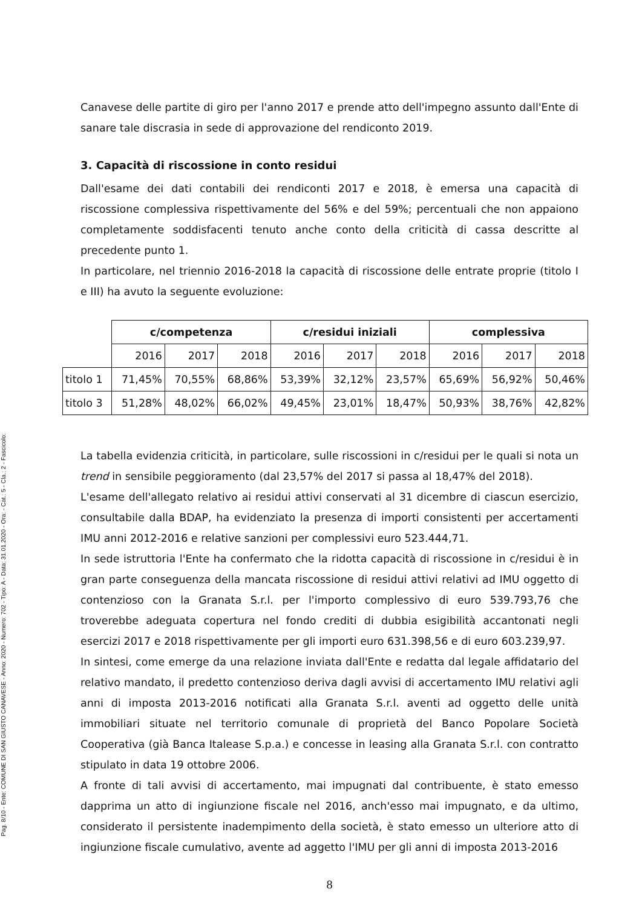Pag. 8/10 - Ente: COMUNE DI SAN GIUSTO CANAVESE - Anno: 2020 - Numero: 702 - Tipo: A - Data: 31.01.2020 - Ora: - Cat.: 5 - Cla.: 2 - Fascicolo:
Canavese delle partite di giro per l'anno 2017 e prende atto dell'impegno assunto dall'Ente di sanare tale discrasia in sede di approvazione del rendiconto 2019.
3. Capacità di riscossione in conto residui
Dall'esame dei dati contabili dei rendiconti 2017 e 2018, è emersa una capacità di riscossione complessiva rispettivamente del 56% e del 59%; percentuali che non appaiono completamente soddisfacenti tenuto anche conto della criticità di cassa descritte al precedente punto 1.
In particolare, nel triennio 2016-2018 la capacità di riscossione delle entrate proprie (titolo I e III) ha avuto la seguente evoluzione:
| | c/competenza | | | c/residui iniziali | | | complessiva | | |
| | 2016 | 2017 | 2018 | 2016 | 2017 | 2018 | 2016 | 2017 | 2018 |
| titolo 1 | 71,45% | 70,55% | 68,86% | 53,39% | 32,12% | 23,57% | 65,69% | 56,92% | 50,46% |
| titolo 3 | 51,28% | 48,02% | 66,02% | 49,45% | 23,01% | 18,47% | 50,93% | 38,76% | 42,82% |
La tabella evidenzia criticità, in particolare, sulle riscossioni in c/residui per le quali si nota un trend in sensibile peggioramento (dal 23,57% del 2017 si passa al 18,47% del 2018).
L'esame dell'allegato relativo ai residui attivi conservati al 31 dicembre di ciascun esercizio, consultabile dalla BDAP, ha evidenziato la presenza di importi consistenti per accertamenti IMU anni 2012-2016 e relative sanzioni per complessivi euro 523.444,71.
In sede istruttoria l'Ente ha confermato che la ridotta capacità di riscossione in c/residui è in gran parte conseguenza della mancata riscossione di residui attivi relativi ad IMU oggetto di contenzioso con la Granata S.r.l. per l'importo complessivo di euro 539.793,76 che troverebbe adeguata copertura nel fondo crediti di dubbia esigibilità accantonati negli esercizi 2017 e 2018 rispettivamente per gli importi euro 631.398,56 e di euro 603.239,97.
In sintesi, come emerge da una relazione inviata dall'Ente e redatta dal legale affidatario del relativo mandato, il predetto contenzioso deriva dagli avvisi di accertamento IMU relativi agli anni di imposta 2013-2016 notificati alla Granata S.r.l. aventi ad oggetto delle unità immobiliari situate nel territorio comunale di proprietà del Banco Popolare Società Cooperativa (già Banca Italease S.p.a.) e concesse in leasing alla Granata S.r.l. con contratto stipulato in data 19 ottobre 2006.
A fronte di tali avvisi di accertamento, mai impugnati dal contribuente, è stato emesso dapprima un atto di ingiunzione fiscale nel 2016, anch'esso mai impugnato, e da ultimo, considerato il persistente inadempimento della società, è stato emesso un ulteriore atto di ingiunzione fiscale cumulativo, avente ad aggetto l'IMU per gli anni di imposta 2013-2016
8